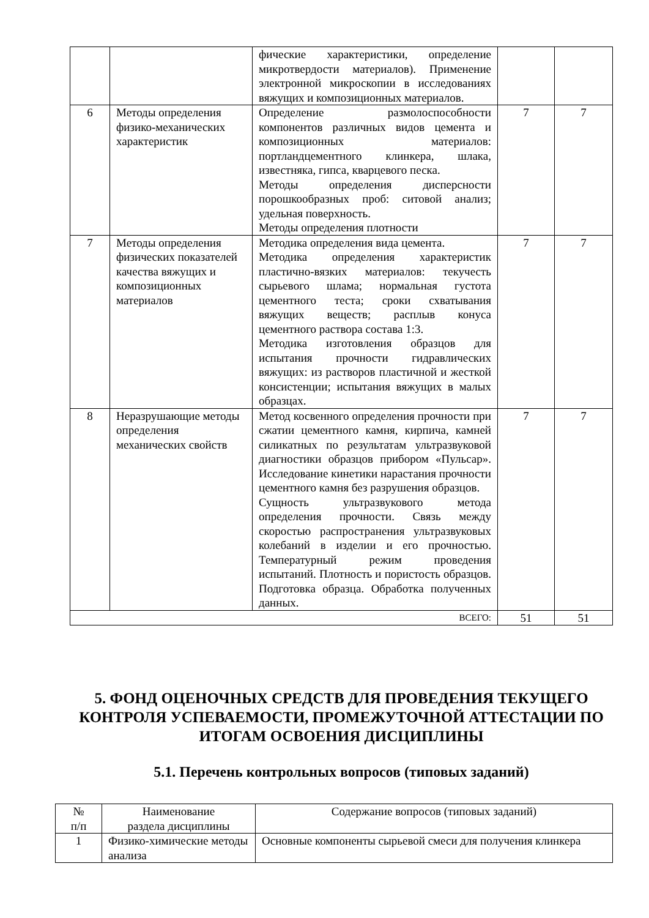| | | фические характеристики, определение микротвердости материалов). Применение электронной микроскопии в исследованиях вяжущих и композиционных материалов. | | |
| 6 | Методы определения физико-механических характеристик | Определение размолоспособности компонентов различных видов цемента и композиционных материалов: портландцементного клинкера, шлака, известняка, гипса, кварцевого песка. Методы определения дисперсности порошкообразных проб: ситовой анализ; удельная поверхность. Методы определения плотности | 7 | 7 |
| 7 | Методы определения физических показателей качества вяжущих и композиционных материалов | Методика определения вида цемента. Методика определения характеристик пластично-вязких материалов: текучесть сырьевого шлама; нормальная густота цементного теста; сроки схватывания вяжущих веществ; расплыв конуса цементного раствора состава 1:3. Методика изготовления образцов для испытания прочности гидравлических вяжущих: из растворов пластичной и жесткой консистенции; испытания вяжущих в малых образцах. | 7 | 7 |
| 8 | Неразрушающие методы определения механических свойств | Метод косвенного определения прочности при сжатии цементного камня, кирпича, камней силикатных по результатам ультразвуковой диагностики образцов прибором «Пульсар». Исследование кинетики нарастания прочности цементного камня без разрушения образцов. Сущность ультразвукового метода определения прочности. Связь между скоростью распространения ультразвуковых колебаний в изделии и его прочностью. Температурный режим проведения испытаний. Плотность и пористость образцов. Подготовка образца. Обработка полученных данных. | 7 | 7 |
| ВСЕГО: | | | 51 | 51 |
5. ФОНД ОЦЕНОЧНЫХ СРЕДСТВ ДЛЯ ПРОВЕДЕНИЯ ТЕКУЩЕГО КОНТРОЛЯ УСПЕВАЕМОСТИ, ПРОМЕЖУТОЧНОЙ АТТЕСТАЦИИ ПО ИТОГАМ ОСВОЕНИЯ ДИСЦИПЛИНЫ
5.1. Перечень контрольных вопросов (типовых заданий)
| № п/п | Наименование раздела дисциплины | Содержание вопросов (типовых заданий) |
| --- | --- | --- |
| 1 | Физико-химические методы анализа | Основные компоненты сырьевой смеси для получения клинкера |